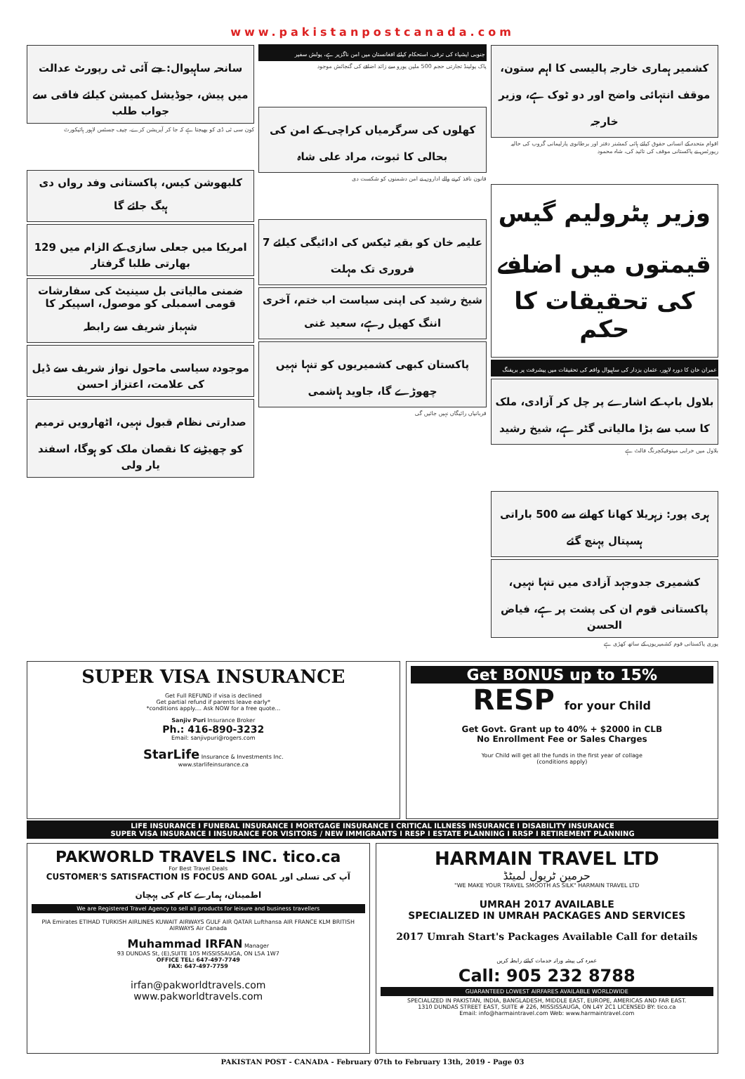www.pakistanpostcanada.com
کشمیر ہماری خارجہ پالیسی کا اہم ستون، موقف انتہائی واضح اور دو ٹوک ہے، وزیر خارجہ
اقوام متحدہ کے انسانی حقوق کیلئے ہائی کمشنر دفتر اور برطانوی پارلیمانی گروپ کی حالیہ رپورٹس نے پاکستانی موقف کی تائید کی، شاہ محمود
وزیر پٹرولیم گیس قیمتوں میں اضافے کی تحقیقات کا حکم
عمران خان کا دورہ لاہور، عثمان بزدار کی ساہیوال واقعہ کی تحقیقات میں پیشرفت پر بریفنگ
بلاول باپ کے اشارے پر چل کر آزادی، ملک کا سب سے بڑا مالیاتی گٹر ہے، شیخ رشید
بلاول میں خرابی مینوفیکچرنگ فالٹ ہے
ہری پور: زہریلا کھانا کھانے سے 500 باراتی ہسپتال پہنچ گئے
کشمیری جدوجہد آزادی میں تنہا نہیں، پاکستانی قوم ان کی پشت پر ہے، فیاض الحسن
پوری پاکستانی قوم کشمیریوں کے ساتھ کھڑی ہے
جنوبی ایشیاء کی ترقی، استحکام کیلئے افغانستان میں امن ناگزیر ہے، پولش سفیر
پاک پولینڈ تجارتی حجم 500 ملین یورو سے زائد اضافے کی گنجائش موجود
کھلوں کی سرگرمیاں کراچی کے امن کی بحالی کا ثبوت، مراد علی شاہ
قانون نافذ کرنے والے اداروں نے امن دشمنوں کو شکست دی
علیمہ خان کو بقیہ ٹیکس کی ادائیگی کیلئے 7 فروری تک مہلت
شیخ رشید کی اپنی سیاست اب ختم، آخری اننگ کھیل رہے، سعید غنی
پاکستان کبھی کشمیریوں کو تنہا نہیں چھوڑے گا، جاوید ہاشمی
قربانیاں رائیگاں نہیں جائیں گی
سانحہ ساہیوال: جے آئی ٹی رپورٹ عدالت میں پیش، جوڈیشل کمیشن کیلئے فاقی سے جواب طلب
کون سی ٹی ڈی کو بھیجتا ہے کہ جا کر آپریشن کرے، چیف جسٹس لاہور ہائیکورٹ
کلبھوشن کیس، پاکستانی وفد رواں دی ہیگ جائے گا
امریکا میں جعلی سازی کے الزام میں 129 بھارتی طلبا گرفتار
ضمنی مالیاتی بل سینیٹ کی سفارشات قومی اسمبلی کو موصول، اسپیکر کا شہباز شریف سے رابطہ
موجودہ سیاسی ماحول نواز شریف سے ڈیل کی علامت، اعتزاز احسن
صدارتی نظام قبول نہیں، اٹھارویں ترمیم کو چھیڑنے کا نقصان ملک کو ہوگا، اسفند یار ولی
SUPER VISA INSURANCE
Get Full REFUND if visa is declined
Get partial refund if parents leave early*
*conditions apply.... Ask NOW for a free quote...
Sanjiv Puri Insurance Broker
Ph.: 416-890-3232
Email: sanjivpuri@rogers.com
StarLife Insurance & Investments Inc.
www.starlifeinsurance.ca
Get BONUS up to 15%
RESP for your Child
Get Govt. Grant up to 40% + $2000 in CLB
No Enrollment Fee or Sales Charges
Your Child will get all the funds in the first year of collage
(conditions apply)
LIFE INSURANCE I FUNERAL INSURANCE I MORTGAGE INSURANCE I CRITICAL ILLNESS INSURANCE I DISABILITY INSURANCE
SUPER VISA INSURANCE I INSURANCE FOR VISITORS / NEW IMMIGRANTS I RESP I ESTATE PLANNING I RRSP I RETIREMENT PLANNING
PAKWORLD TRAVELS INC. tico.ca
For Best Travel Deals
CUSTOMER'S SATISFACTION IS FOCUS AND GOAL آپ کی تسلی اور اطمینان، ہمارے کام کی پہچان
We are Registered Travel Agency to sell all products for leisure and business travellers
PIA Emirates ETIHAD TURKISH AIRLINES KUWAIT AIRWAYS GULF AIR QATAR Lufthansa AIR FRANCE KLM BRITISH AIRWAYS Air Canada
Muhammad IRFAN Manager
93 DUNDAS St, (E),SUITE 105 MiSSISSAUGA, ON L5A 1W7
OFFICE TEL: 647-497-7749
FAX: 647-497-7759
irfan@pakworldtravels.com
www.pakworldtravels.com
HARMAIN TRAVEL LTD
حرمین ٹریول لمیٹڈ
"WE MAKE YOUR TRAVEL SMOOTH AS SILK" HARMAIN TRAVEL LTD
UMRAH 2017 AVAILABLE
SPECIALIZED IN UMRAH PACKAGES AND SERVICES
2017 Umrah Start's Packages Available Call for details
عمرہ کی پیشہ ورانہ خدمات کیلئے رابطہ کریں
Call: 905 232 8788
GUARANTEED LOWEST AIRFARES AVAILABLE WORLDWIDE
SPECIALIZED IN PAKISTAN, INDIA, BANGLADESH, MIDDLE EAST, EUROPE, AMERICAS AND FAR EAST.
1310 DUNDAS STREET EAST, SUITE # 226, MISSISSAUGA, ON L4Y 2C1 LICENSED BY: tico.ca
Email: info@harmaintravel.com Web: www.harmaintravel.com
PAKISTAN POST - CANADA - February 07th to February 13th, 2019 - Page 03